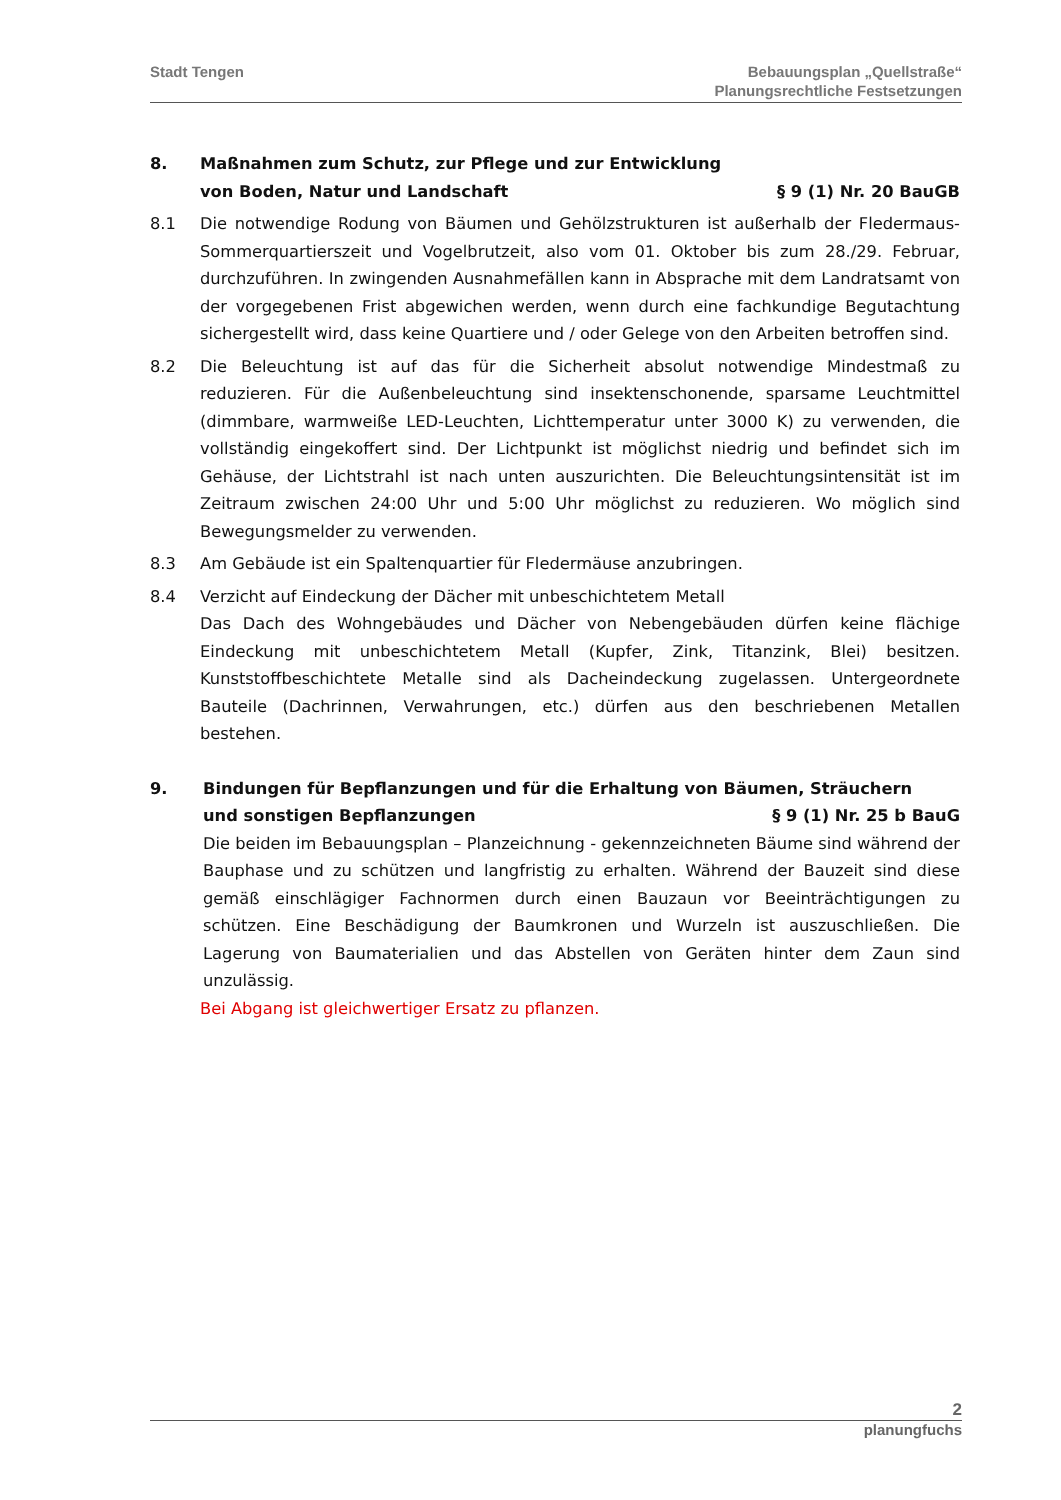Stadt Tengen Bebauungsplan „Quellstraße“
Planungsrechtliche Festsetzungen
8. Maßnahmen zum Schutz, zur Pflege und zur Entwicklung
von Boden, Natur und Landschaft § 9 (1) Nr. 20 BauGB
8.1 Die notwendige Rodung von Bäumen und Gehölzstrukturen ist außerhalb der Fledermaus-Sommerquartierszeit und Vogelbrutzeit, also vom 01. Oktober bis zum 28./29. Februar, durchzuführen. In zwingenden Ausnahmefällen kann in Absprache mit dem Landratsamt von der vorgegebenen Frist abgewichen werden, wenn durch eine fachkundige Begutachtung sichergestellt wird, dass keine Quartiere und / oder Gelege von den Arbeiten betroffen sind.
8.2 Die Beleuchtung ist auf das für die Sicherheit absolut notwendige Mindestmaß zu reduzieren. Für die Außenbeleuchtung sind insektenschonende, sparsame Leuchtmittel (dimmbare, warmweiße LED-Leuchten, Lichttemperatur unter 3000 K) zu verwenden, die vollständig eingekoffert sind. Der Lichtpunkt ist möglichst niedrig und befindet sich im Gehäuse, der Lichtstrahl ist nach unten auszurichten. Die Beleuchtungsintensität ist im Zeitraum zwischen 24:00 Uhr und 5:00 Uhr möglichst zu reduzieren. Wo möglich sind Bewegungsmelder zu verwenden.
8.3 Am Gebäude ist ein Spaltenquartier für Fledermäuse anzubringen.
8.4 Verzicht auf Eindeckung der Dächer mit unbeschichtetem Metall
Das Dach des Wohngebäudes und Dächer von Nebengebäuden dürfen keine flächige Eindeckung mit unbeschichtetem Metall (Kupfer, Zink, Titanzink, Blei) besitzen. Kunststoffbeschichtete Metalle sind als Dacheindeckung zugelassen. Untergeordnete Bauteile (Dachrinnen, Verwahrungen, etc.) dürfen aus den beschriebenen Metallen bestehen.
9. Bindungen für Bepflanzungen und für die Erhaltung von Bäumen, Sträuchern
und sonstigen Bepflanzungen § 9 (1) Nr. 25 b BauG
Die beiden im Bebauungsplan – Planzeichnung - gekennzeichneten Bäume sind während der Bauphase und zu schützen und langfristig zu erhalten. Während der Bauzeit sind diese gemäß einschlägiger Fachnormen durch einen Bauzaun vor Beeinträchtigungen zu schützen. Eine Beschädigung der Baumkronen und Wurzeln ist auszuschließen. Die Lagerung von Baumaterialien und das Abstellen von Geräten hinter dem Zaun sind unzulässig.
Bei Abgang ist gleichwertiger Ersatz zu pflanzen.
2
planungfuchs